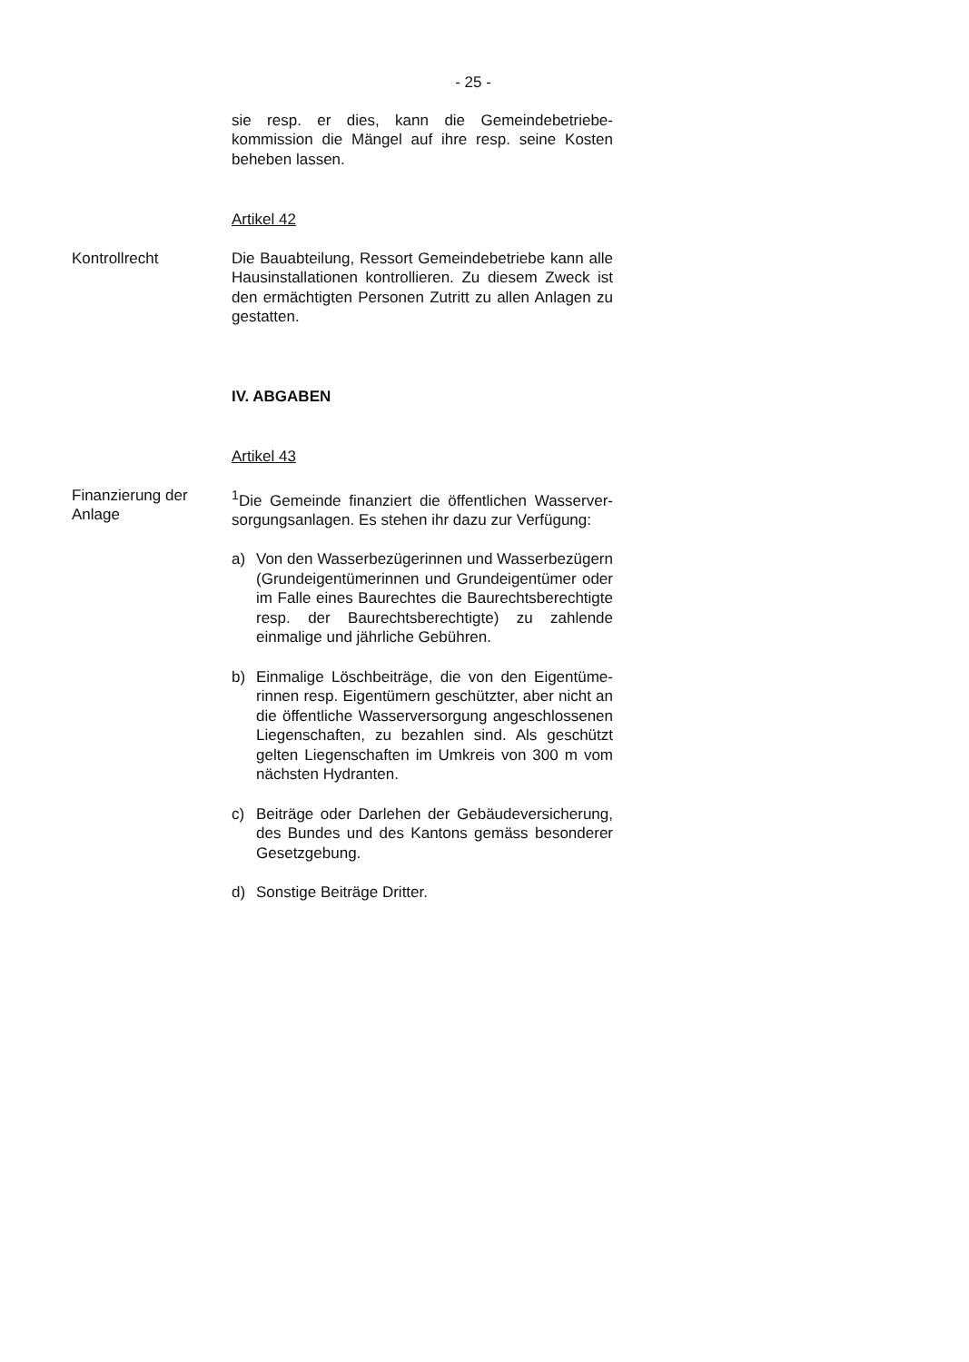- 25 -
sie resp. er dies, kann die Gemeindebetriebe­kommission die Mängel auf ihre resp. seine Kosten beheben lassen.
Artikel 42
Kontrollrecht Die Bauabteilung, Ressort Gemeindebetriebe kann alle Hausinstallationen kontrollieren. Zu diesem Zweck ist den ermächtigten Personen Zutritt zu allen Anlagen zu gestatten.
IV. ABGABEN
Artikel 43
Finanzierung der Anlage
<sup>1</sup> Die Gemeinde finanziert die öffentlichen Wasserver­sorgungsanlagen. Es stehen ihr dazu zur Verfügung:
a) Von den Wasserbezügerinnen und Wasserbe­zügern (Grundeigentümerinnen und Grundeigen­tümer oder im Falle eines Baurechtes die Bau­rechtsberechtigte resp. der Baurechtsberechtigte) zu zahlende einmalige und jährliche Gebühren.
b) Einmalige Löschbeiträge, die von den Eigentüme­rinnen resp. Eigentümern geschützter, aber nicht an die öffentliche Wasserversorgung angeschlos­senen Liegenschaften, zu bezahlen sind. Als geschützt gelten Liegenschaften im Umkreis von 300 m vom nächsten Hydranten.
c) Beiträge oder Darlehen der Gebäudeversicherung, des Bundes und des Kantons gemäss besonderer Gesetzgebung.
d) Sonstige Beiträge Dritter.